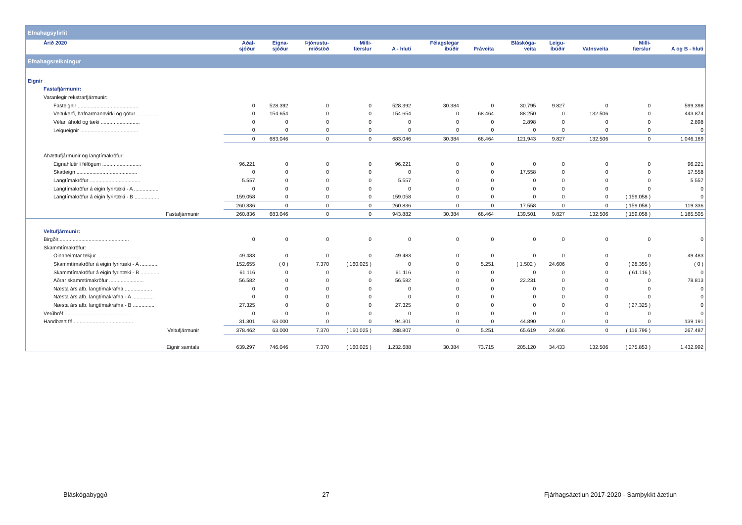| Efnahagsyfirlit | | | | | | | | | | | | |
| Árið 2020 | Aðal- sjóður | Eigna- sjóður | Þjónustu- miðstöð | Milli- færslur | A - hluti | Félagslegar íbúðir | Fráveita | Bláskóga- veita | Leigu- íbúðir | Vatnsveita | Milli- færslur | A og B - hluti |
| Efnahagsreikningur | | | | | | | | | | | | |
| Eignir | | | | | | | | | | | | |
| Fastafjármunir: | | | | | | | | | | | | |
| Varanlegir rekstrarfjármunir: | | | | | | | | | | | | |
| Fasteignir .......................................... | 0 | 528.392 | 0 | 0 | 528.392 | 30.384 | 0 | 30.795 | 9.827 | 0 | 0 | 599.398 |
| Veitukerfi, hafnarmannvirki og götur ............... | 0 | 154.654 | 0 | 0 | 154.654 | 0 | 68.464 | 88.250 | 0 | 132.506 | 0 | 443.874 |
| Vélar, áhöld og tæki ........................... | 0 | 0 | 0 | 0 | 0 | 0 | 0 | 2.898 | 0 | 0 | 0 | 2.898 |
| Leigueignir ........................................ | 0 | 0 | 0 | 0 | 0 | 0 | 0 | 0 | 0 | 0 | 0 | 0 |
| | 0 | 683.046 | 0 | 0 | 683.046 | 30.384 | 68.464 | 121.943 | 9.827 | 132.506 | 0 | 1.046.169 |
| Áhættufjármunir og langtímakröfur: | | | | | | | | | | | | |
| Eignahlutir í félögum ........................... | 96.221 | 0 | 0 | 0 | 96.221 | 0 | 0 | 0 | 0 | 0 | 0 | 96.221 |
| Skatteign .......................................... | 0 | 0 | 0 | 0 | 0 | 0 | 0 | 17.558 | 0 | 0 | 0 | 17.558 |
| Langtímakröfur ................................... | 5.557 | 0 | 0 | 0 | 5.557 | 0 | 0 | 0 | 0 | 0 | 0 | 5.557 |
| Langtímakröfur á eigin fyrirtæki - A ................. | 0 | 0 | 0 | 0 | 0 | 0 | 0 | 0 | 0 | 0 | 0 | 0 |
| Langtímakröfur á eigin fyrirtæki - B ................. | 159.058 | 0 | 0 | 0 | 159.058 | 0 | 0 | 0 | 0 | 0 | ( 159.058 ) | 0 |
| | 260.836 | 0 | 0 | 0 | 260.836 | 0 | 0 | 17.558 | 0 | 0 | ( 159.058 ) | 119.336 |
| Fastafjármunir | 260.836 | 683.046 | 0 | 0 | 943.882 | 30.384 | 68.464 | 139.501 | 9.827 | 132.506 | ( 159.058 ) | 1.165.505 |
| Veltufjármunir: | | | | | | | | | | | | |
| Birgðir................................................. | 0 | 0 | 0 | 0 | 0 | 0 | 0 | 0 | 0 | 0 | 0 | 0 |
| Skammtímakröfur: | | | | | | | | | | | | |
| Óinnheimtar tekjur .............................. | 49.483 | 0 | 0 | 0 | 49.483 | 0 | 0 | 0 | 0 | 0 | 0 | 49.483 |
| Skammtímakröfur á eigin fyrirtæki - A ............. | 152.655 | ( 0 ) | 7.370 | ( 160.025 ) | 0 | 0 | 5.251 | ( 1.502 ) | 24.606 | 0 | ( 28.355 ) | ( 0 ) |
| Skammtímakröfur á eigin fyrirtæki - B ............. | 61.116 | 0 | 0 | 0 | 61.116 | 0 | 0 | 0 | 0 | 0 | ( 61.116 ) | 0 |
| Aðrar skammtímakröfur ........................ | 56.582 | 0 | 0 | 0 | 56.582 | 0 | 0 | 22.231 | 0 | 0 | 0 | 78.813 |
| Næsta árs afb. langtímakrafna ................... | 0 | 0 | 0 | 0 | 0 | 0 | 0 | 0 | 0 | 0 | 0 | 0 |
| Næsta árs afb. langtímakrafna - A ............... | 0 | 0 | 0 | 0 | 0 | 0 | 0 | 0 | 0 | 0 | 0 | 0 |
| Næsta árs afb. langtímakrafna - B ............... | 27.325 | 0 | 0 | 0 | 27.325 | 0 | 0 | 0 | 0 | 0 | ( 27.325 ) | 0 |
| Verðbréf............................................... | 0 | 0 | 0 | 0 | 0 | 0 | 0 | 0 | 0 | 0 | 0 | 0 |
| Handbært fé.......................................... | 31.301 | 63.000 | 0 | 0 | 94.301 | 0 | 0 | 44.890 | 0 | 0 | 0 | 139.191 |
| Veltufjármunir | 378.462 | 63.000 | 7.370 | ( 160.025 ) | 288.807 | 0 | 5.251 | 65.619 | 24.606 | 0 | ( 116.796 ) | 267.487 |
| Eignir samtals | 639.297 | 746.046 | 7.370 | ( 160.025 ) | 1.232.688 | 30.384 | 73.715 | 205.120 | 34.433 | 132.506 | ( 275.853 ) | 1.432.992 |
Bláskógabyggð 27 Fjárhagsáætlun 2017-2020 - Samþykkt áætlun